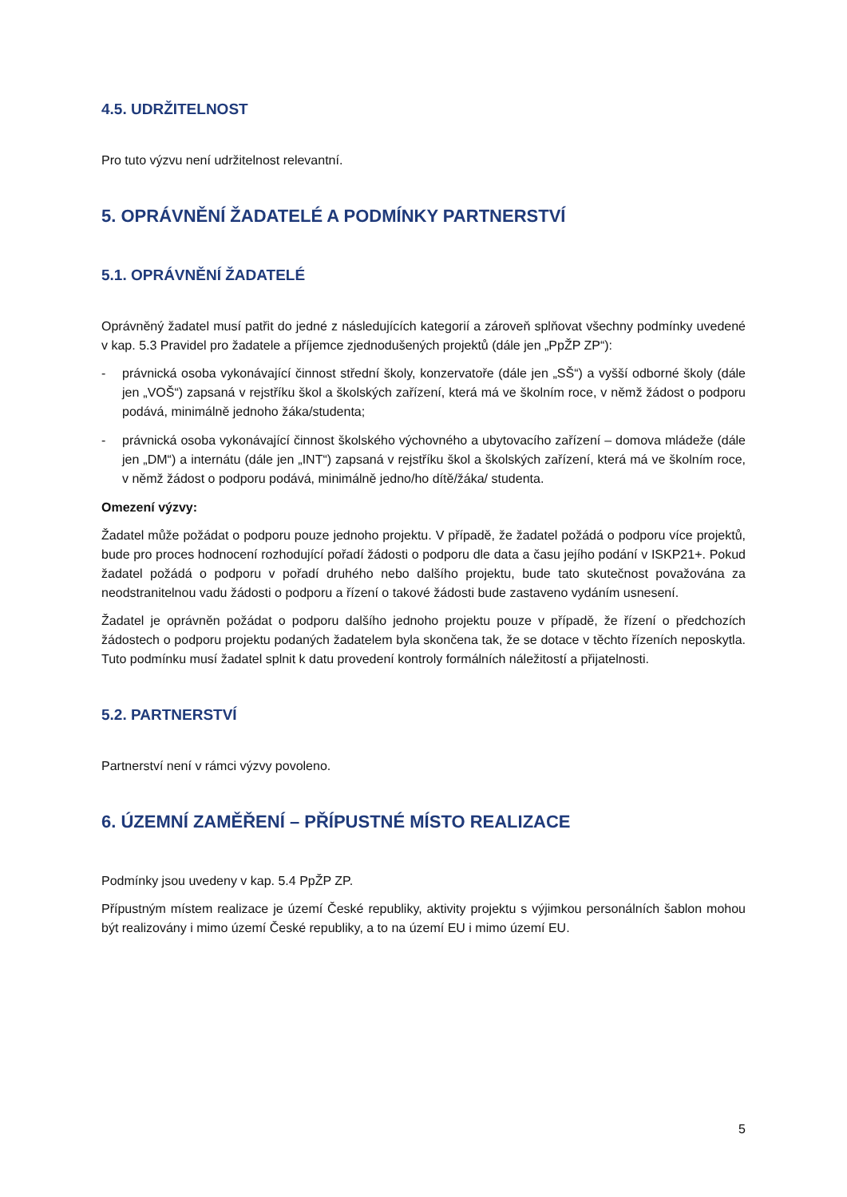4.5. UDRŽITELNOST
Pro tuto výzvu není udržitelnost relevantní.
5. OPRÁVNĚNÍ ŽADATELÉ A PODMÍNKY PARTNERSTVÍ
5.1. OPRÁVNĚNÍ ŽADATELÉ
Oprávněný žadatel musí patřit do jedné z následujících kategorií a zároveň splňovat všechny podmínky uvedené v kap. 5.3 Pravidel pro žadatele a příjemce zjednodušených projektů (dále jen „PpŽP ZP“):
- právnická osoba vykonávající činnost střední školy, konzervatoře (dále jen „SŠ“) a vyšší odborné školy (dále jen „VOŠ“) zapsaná v rejstříku škol a školských zařízení, která má ve školním roce, v němž žádost o podporu podává, minimálně jednoho žáka/studenta;
- právnická osoba vykonávající činnost školského výchovného a ubytovacího zařízení – domova mládeže (dále jen „DM“) a internátu (dále jen „INT“) zapsaná v rejstříku škol a školských zařízení, která má ve školním roce, v němž žádost o podporu podává, minimálně jedno/ho dítě/žáka/ studenta.
Omezení výzvy:
Žadatel může požádat o podporu pouze jednoho projektu. V případě, že žadatel požádá o podporu více projektů, bude pro proces hodnocení rozhodující pořadí žádosti o podporu dle data a času jejího podání v ISKP21+. Pokud žadatel požádá o podporu v pořadí druhého nebo dalšího projektu, bude tato skutečnost považována za neodstranitelnou vadu žádosti o podporu a řízení o takové žádosti bude zastaveno vydáním usnesení.
Žadatel je oprávněn požádat o podporu dalšího jednoho projektu pouze v případě, že řízení o předchozích žádostech o podporu projektu podaných žadatelem byla skončena tak, že se dotace v těchto řízeních neposkytla. Tuto podmínku musí žadatel splnit k datu provedení kontroly formálních náležitostí a přijatelnosti.
5.2. PARTNERSTVÍ
Partnerství není v rámci výzvy povoleno.
6. ÚZEMNÍ ZAMĚŘENÍ – PŘÍPUSTNÉ MÍSTO REALIZACE
Podmínky jsou uvedeny v kap. 5.4 PpŽP ZP.
Přípustným místem realizace je území České republiky, aktivity projektu s výjimkou personálních šablon mohou být realizovány i mimo území České republiky, a to na území EU i mimo území EU.
5